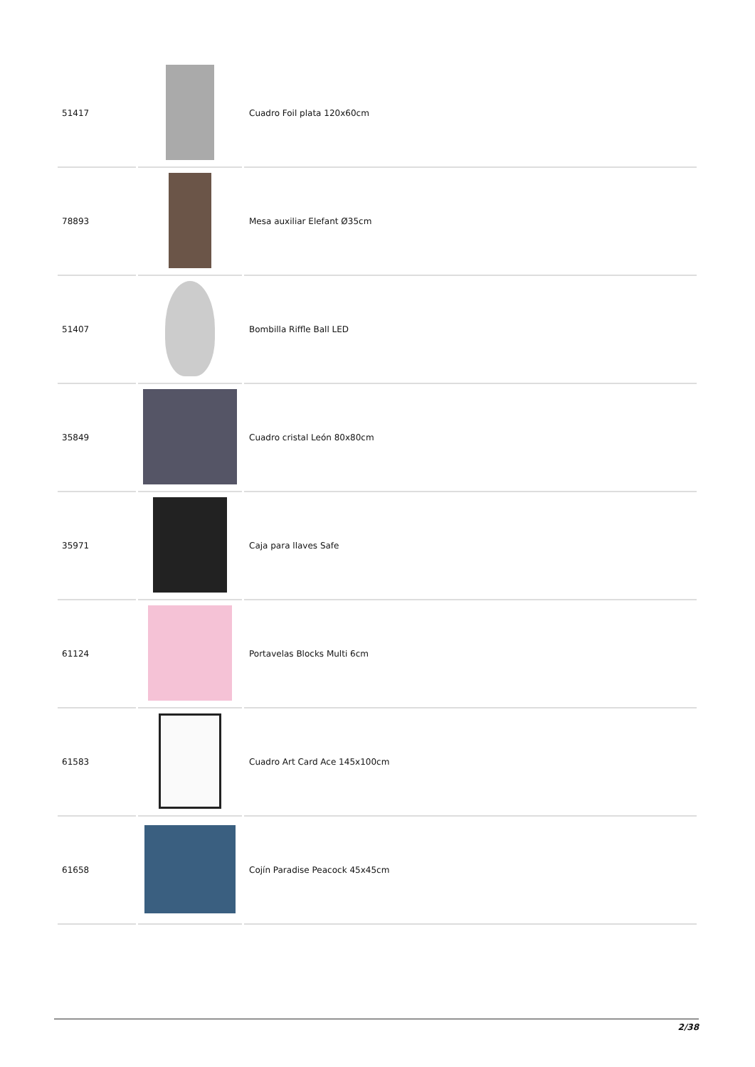| 51417 | | Cuadro Foil plata 120x60cm |
| 78893 | | Mesa auxiliar Elefant Ø35cm |
| 51407 | | Bombilla Riffle Ball LED |
| 35849 | | Cuadro cristal León 80x80cm |
| 35971 | | Caja para llaves Safe |
| 61124 | | Portavelas Blocks Multi 6cm |
| 61583 | | Cuadro Art Card Ace 145x100cm |
| 61658 | | Cojín Paradise Peacock 45x45cm |
2/38